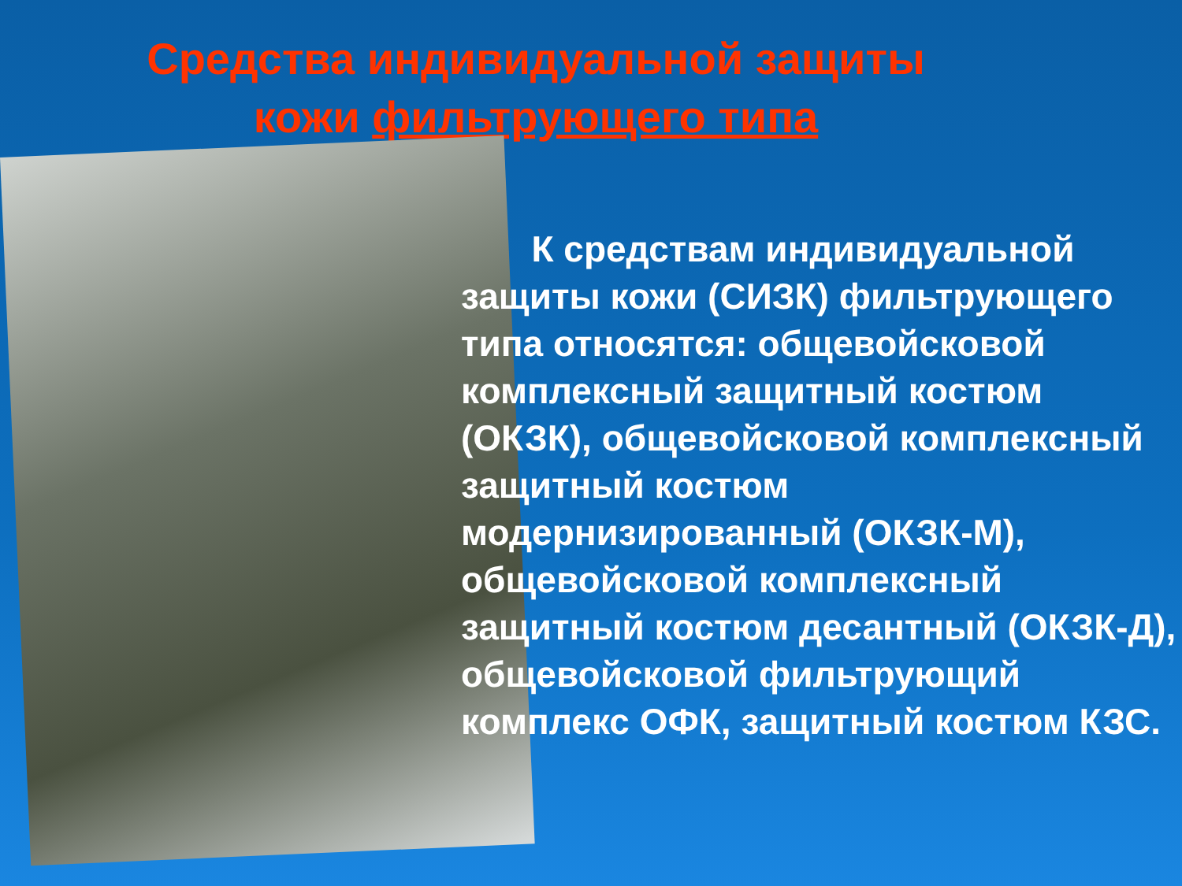Средства индивидуальной защиты
кожи фильтрующего типа
К средствам индивидуальной защиты кожи (СИЗК) фильтрующего типа относятся: общевойсковой комплексный защитный костюм (ОКЗК), общевойсковой комплексный защитный костюм модернизированный (ОКЗК-М), общевойсковой комплексный защитный костюм десантный (ОКЗК-Д), общевойсковой фильтрующий комплекс ОФК, защитный костюм КЗС.